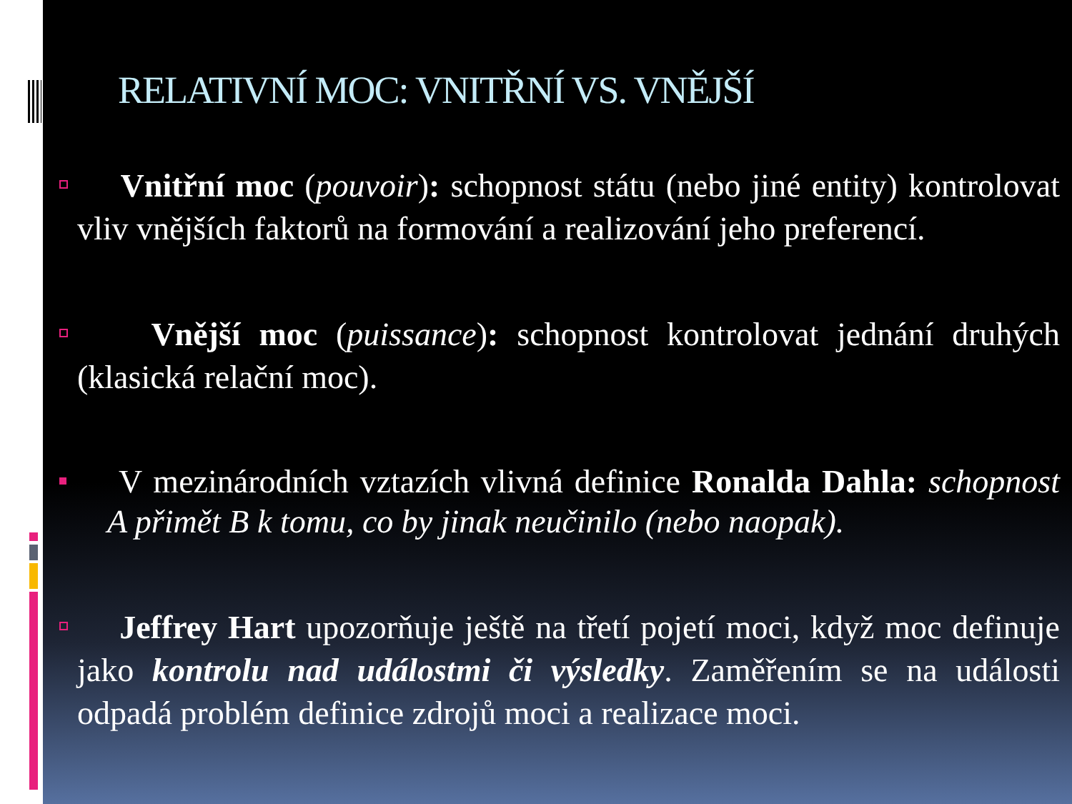RELATIVNÍ MOC: VNITŘNÍ VS. VNĚJŠÍ
Vnitřní moc (pouvoir): schopnost státu (nebo jiné entity) kontrolovat vliv vnějších faktorů na formování a realizování jeho preferencí.
Vnější moc (puissance): schopnost kontrolovat jednání druhých (klasická relační moc).
V mezinárodních vztazích vlivná definice Ronalda Dahla: schopnost A přimět B k tomu, co by jinak neučinilo (nebo naopak).
Jeffrey Hart upozorňuje ještě na třetí pojetí moci, když moc definuje jako kontrolu nad událostmi či výsledky. Zaměřením se na události odpadá problém definice zdrojů moci a realizace moci.